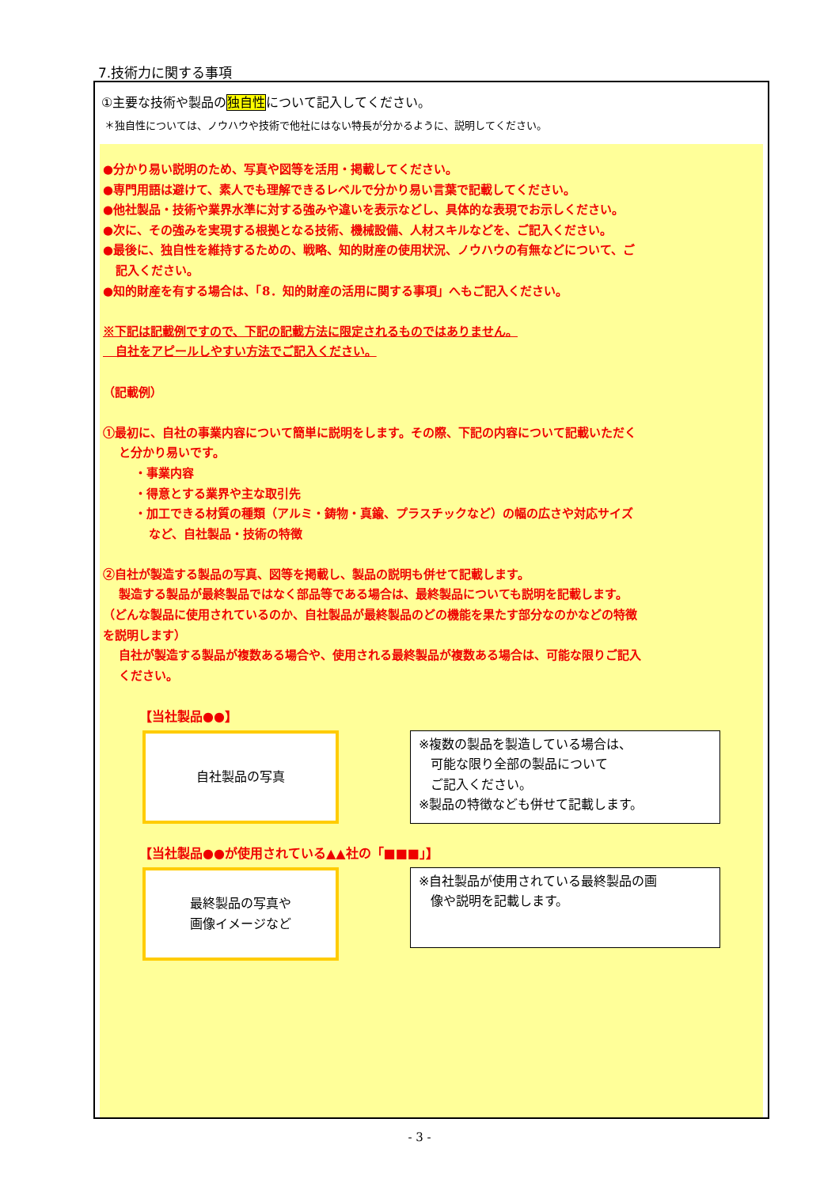7.技術力に関する事項
①主要な技術や製品の独自性について記入してください。
＊独自性については、ノウハウや技術で他社にはない特長が分かるように、説明してください。
●分かり易い説明のため、写真や図等を活用・掲載してください。
●専門用語は避けて、素人でも理解できるレベルで分かり易い言葉で記載してください。
●他社製品・技術や業界水準に対する強みや違いを表示などし、具体的な表現でお示しください。
●次に、その強みを実現する根拠となる技術、機械設備、人材スキルなどを、ご記入ください。
●最後に、独自性を維持するための、戦略、知的財産の使用状況、ノウハウの有無などについて、ご
記入ください。
●知的財産を有する場合は、「8．知的財産の活用に関する事項」へもご記入ください。
※下記は記載例ですので、下記の記載方法に限定されるものではありません。
自社をアピールしやすい方法でご記入ください。
（記載例）
①最初に、自社の事業内容について簡単に説明をします。その際、下記の内容について記載いただく
と分かり易いです。
・事業内容
・得意とする業界や主な取引先
・加工できる材質の種類（アルミ・鋳物・真鍮、プラスチックなど）の幅の広さや対応サイズ
など、自社製品・技術の特徴
②自社が製造する製品の写真、図等を掲載し、製品の説明も併せて記載します。
製造する製品が最終製品ではなく部品等である場合は、最終製品についても説明を記載します。
（どんな製品に使用されているのか、自社製品が最終製品のどの機能を果たす部分なのかなどの特徴
を説明します）
自社が製造する製品が複数ある場合や、使用される最終製品が複数ある場合は、可能な限りご記入
ください。
【当社製品●●】
自社製品の写真
※複数の製品を製造している場合は、
可能な限り全部の製品について
ご記入ください。
※製品の特徴なども併せて記載します。
【当社製品●●が使用されている▲▲社の「■■■」】
最終製品の写真や
画像イメージなど
※自社製品が使用されている最終製品の画
像や説明を記載します。
- 3 -